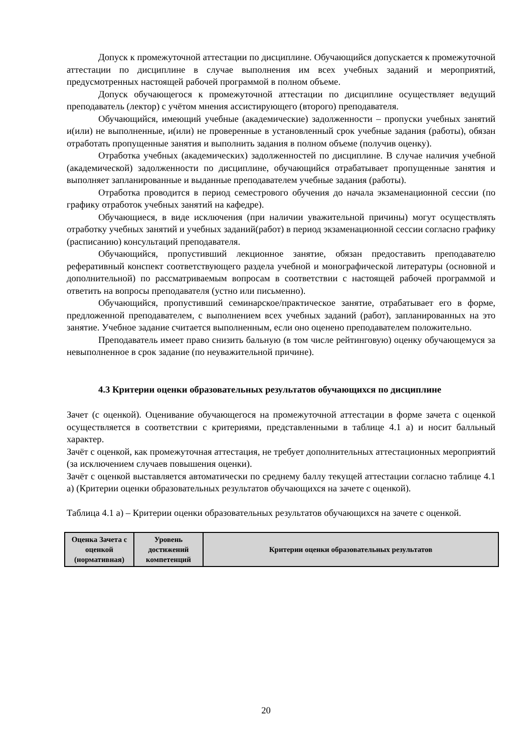Допуск к промежуточной аттестации по дисциплине. Обучающийся допускается к промежуточной аттестации по дисциплине в случае выполнения им всех учебных заданий и мероприятий, предусмотренных настоящей рабочей программой в полном объеме.
Допуск обучающегося к промежуточной аттестации по дисциплине осуществляет ведущий преподаватель (лектор) с учётом мнения ассистирующего (второго) преподавателя.
Обучающийся, имеющий учебные (академические) задолженности – пропуски учебных занятий и(или) не выполненные, и(или) не проверенные в установленный срок учебные задания (работы), обязан отработать пропущенные занятия и выполнить задания в полном объеме (получив оценку).
Отработка учебных (академических) задолженностей по дисциплине. В случае наличия учебной (академической) задолженности по дисциплине, обучающийся отрабатывает пропущенные занятия и выполняет запланированные и выданные преподавателем учебные задания (работы).
Отработка проводится в период семестрового обучения до начала экзаменационной сессии (по графику отработок учебных занятий на кафедре).
Обучающиеся, в виде исключения (при наличии уважительной причины) могут осуществлять отработку учебных занятий и учебных заданий(работ) в период экзаменационной сессии согласно графику (расписанию) консультаций преподавателя.
Обучающийся, пропустивший лекционное занятие, обязан предоставить преподавателю реферативный конспект соответствующего раздела учебной и монографической литературы (основной и дополнительной) по рассматриваемым вопросам в соответствии с настоящей рабочей программой и ответить на вопросы преподавателя (устно или письменно).
Обучающийся, пропустивший семинарское/практическое занятие, отрабатывает его в форме, предложенной преподавателем, с выполнением всех учебных заданий (работ), запланированных на это занятие. Учебное задание считается выполненным, если оно оценено преподавателем положительно.
Преподаватель имеет право снизить бальную (в том числе рейтинговую) оценку обучающемуся за невыполненное в срок задание (по неуважительной причине).
4.3 Критерии оценки образовательных результатов обучающихся по дисциплине
Зачет (с оценкой). Оценивание обучающегося на промежуточной аттестации в форме зачета с оценкой осуществляется в соответствии с критериями, представленными в таблице 4.1 а) и носит балльный характер.
Зачёт с оценкой, как промежуточная аттестация, не требует дополнительных аттестационных мероприятий (за исключением случаев повышения оценки).
Зачёт с оценкой выставляется автоматически по среднему баллу текущей аттестации согласно таблице 4.1 а) (Критерии оценки образовательных результатов обучающихся на зачете с оценкой).
Таблица 4.1 а) – Критерии оценки образовательных результатов обучающихся на зачете с оценкой.
| Оценка Зачета с оценкой (нормативная) | Уровень достижений компетенций | Критерии оценки образовательных результатов |
| --- | --- | --- |
20